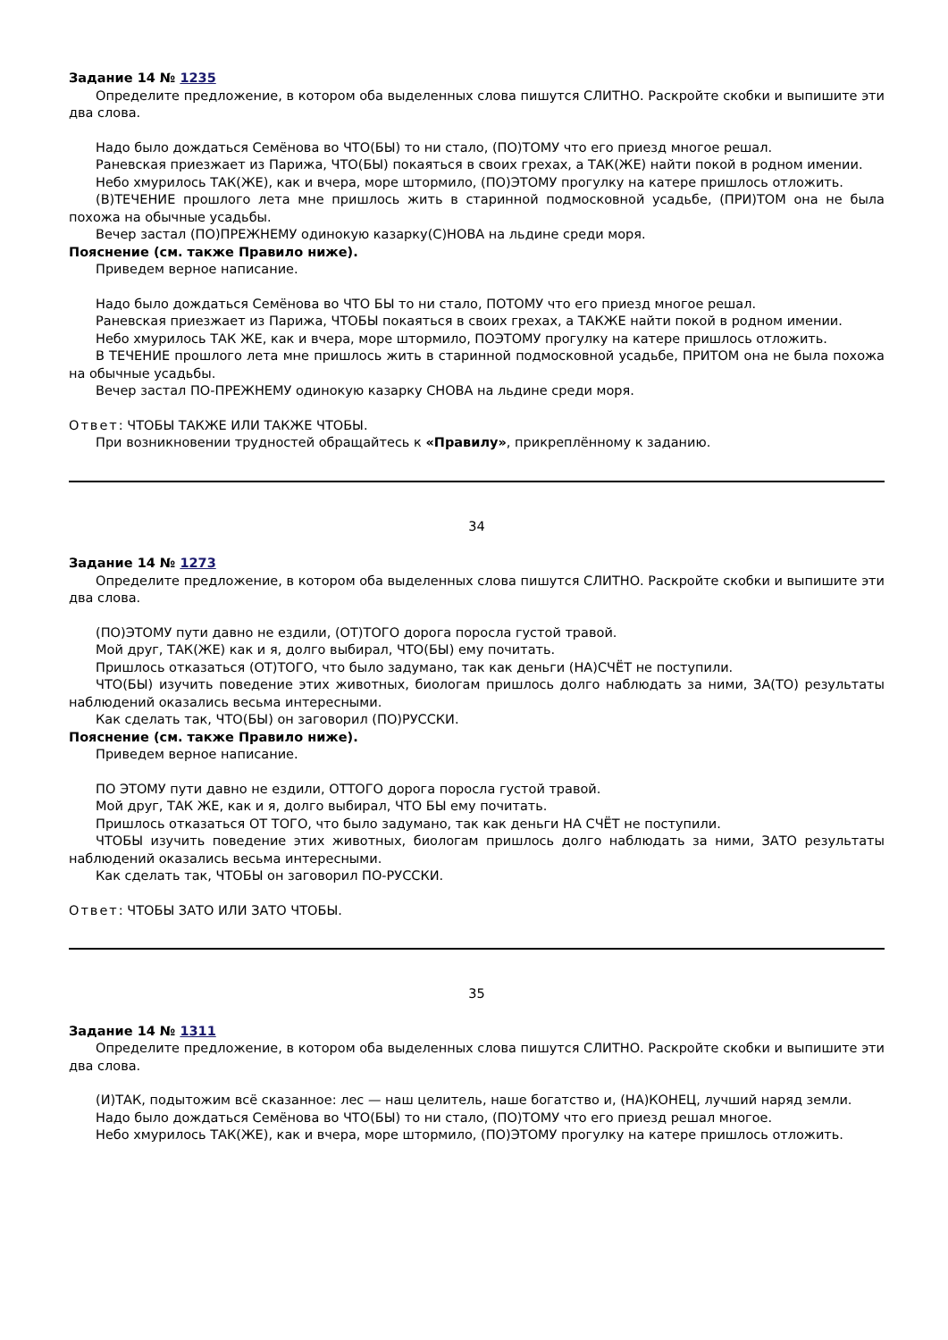Задание 14 № 1235
Определите предложение, в котором оба выделенных слова пишутся СЛИТНО. Раскройте скобки и выпишите эти два слова.
Надо было дождаться Семёнова во ЧТО(БЫ) то ни стало, (ПО)ТОМУ что его приезд многое решал.
Раневская приезжает из Парижа, ЧТО(БЫ) покаяться в своих грехах, а ТАК(ЖЕ) найти покой в родном имении.
Небо хмурилось ТАК(ЖЕ), как и вчера, море штормило, (ПО)ЭТОМУ прогулку на катере пришлось отложить.
(В)ТЕЧЕНИЕ прошлого лета мне пришлось жить в старинной подмосковной усадьбе, (ПРИ)ТОМ она не была похожа на обычные усадьбы.
Вечер застал (ПО)ПРЕЖНЕМУ одинокую казарку(С)НОВА на льдине среди моря.
Пояснение (см. также Правило ниже).
Приведем верное написание.
Надо было дождаться Семёнова во ЧТО БЫ то ни стало, ПОТОМУ что его приезд многое решал.
Раневская приезжает из Парижа, ЧТОБЫ покаяться в своих грехах, а ТАКЖЕ найти покой в родном имении.
Небо хмурилось ТАК ЖЕ, как и вчера, море штормило, ПОЭТОМУ прогулку на катере пришлось отложить.
В ТЕЧЕНИЕ прошлого лета мне пришлось жить в старинной подмосковной усадьбе, ПРИТОМ она не была похожа на обычные усадьбы.
Вечер застал ПО-ПРЕЖНЕМУ одинокую казарку СНОВА на льдине среди моря.
Ответ: ЧТОБЫ ТАКЖЕ ИЛИ ТАКЖЕ ЧТОБЫ.
При возникновении трудностей обращайтесь к «Правилу», прикреплённому к заданию.
34
Задание 14 № 1273
Определите предложение, в котором оба выделенных слова пишутся СЛИТНО. Раскройте скобки и выпишите эти два слова.
(ПО)ЭТОМУ пути давно не ездили, (ОТ)ТОГО дорога поросла густой травой.
Мой друг, ТАК(ЖЕ) как и я, долго выбирал, ЧТО(БЫ) ему почитать.
Пришлось отказаться (ОТ)ТОГО, что было задумано, так как деньги (НА)СЧЁТ не поступили.
ЧТО(БЫ) изучить поведение этих животных, биологам пришлось долго наблюдать за ними, ЗА(ТО) результаты наблюдений оказались весьма интересными.
Как сделать так, ЧТО(БЫ) он заговорил (ПО)РУССКИ.
Пояснение (см. также Правило ниже).
Приведем верное написание.
ПО ЭТОМУ пути давно не ездили, ОТТОГО дорога поросла густой травой.
Мой друг, ТАК ЖЕ, как и я, долго выбирал, ЧТО БЫ ему почитать.
Пришлось отказаться ОТ ТОГО, что было задумано, так как деньги НА СЧЁТ не поступили.
ЧТОБЫ изучить поведение этих животных, биологам пришлось долго наблюдать за ними, ЗАТО результаты наблюдений оказались весьма интересными.
Как сделать так, ЧТОБЫ он заговорил ПО-РУССКИ.
Ответ: ЧТОБЫ ЗАТО ИЛИ ЗАТО ЧТОБЫ.
35
Задание 14 № 1311
Определите предложение, в котором оба выделенных слова пишутся СЛИТНО. Раскройте скобки и выпишите эти два слова.
(И)ТАК, подытожим всё сказанное: лес — наш целитель, наше богатство и, (НА)КОНЕЦ, лучший наряд земли.
Надо было дождаться Семёнова во ЧТО(БЫ) то ни стало, (ПО)ТОМУ что его приезд решал многое.
Небо хмурилось ТАК(ЖЕ), как и вчера, море штормило, (ПО)ЭТОМУ прогулку на катере пришлось отложить.